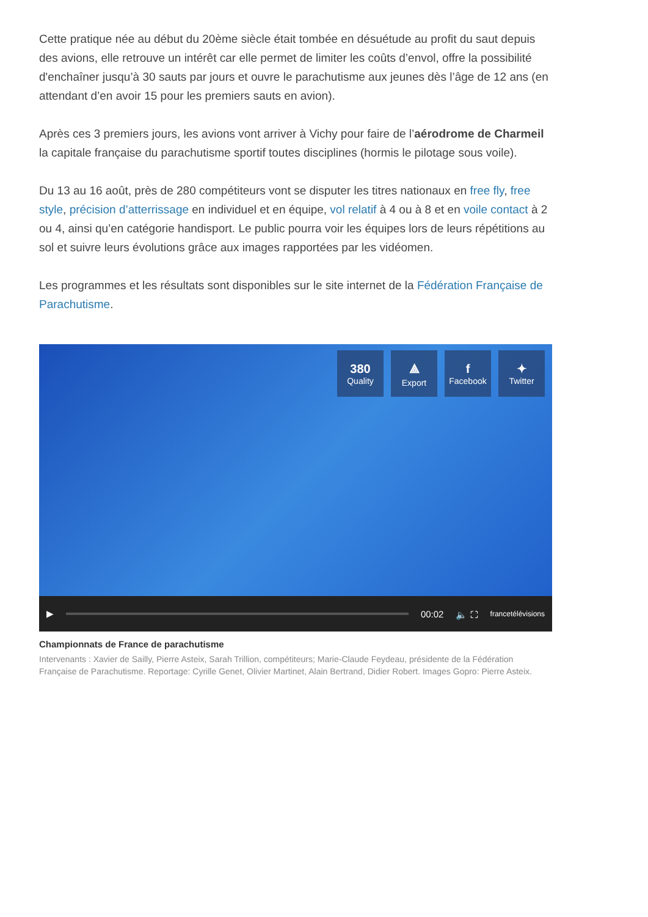Cette pratique née au début du 20ème siècle était tombée en désuétude au profit du saut depuis des avions, elle retrouve un intérêt car elle permet de limiter les coûts d’envol, offre la possibilité d'enchaîner jusqu’à 30 sauts par jours et ouvre le parachutisme aux jeunes dès l’âge de 12 ans (en attendant d’en avoir 15 pour les premiers sauts en avion).
Après ces 3 premiers jours, les avions vont arriver à Vichy pour faire de l’aérodrome de Charmeil la capitale française du parachutisme sportif toutes disciplines (hormis le pilotage sous voile).
Du 13 au 16 août, près de 280 compétiteurs vont se disputer les titres nationaux en free fly, free style, précision d’atterrissage en individuel et en équipe, vol relatif à 4 ou à 8 et en voile contact à 2 ou 4, ainsi qu’en catégorie handisport. Le public pourra voir les équipes lors de leurs répétitions au sol et suivre leurs évolutions grâce aux images rapportées par les vidéomen.
Les programmes et les résultats sont disponibles sur le site internet de la Fédération Française de Parachutisme.
380
Quality
⟁
Export
f
Facebook
✦
Twitter
▶ 00:02 🔈 ⛶ francetélévisions
Championnats de France de parachutisme
Intervenants : Xavier de Sailly, Pierre Asteix, Sarah Trillion, compétiteurs; Marie-Claude Feydeau, présidente de la Fédération Française de Parachutisme. Reportage: Cyrille Genet, Olivier Martinet, Alain Bertrand, Didier Robert. Images Gopro: Pierre Asteix.